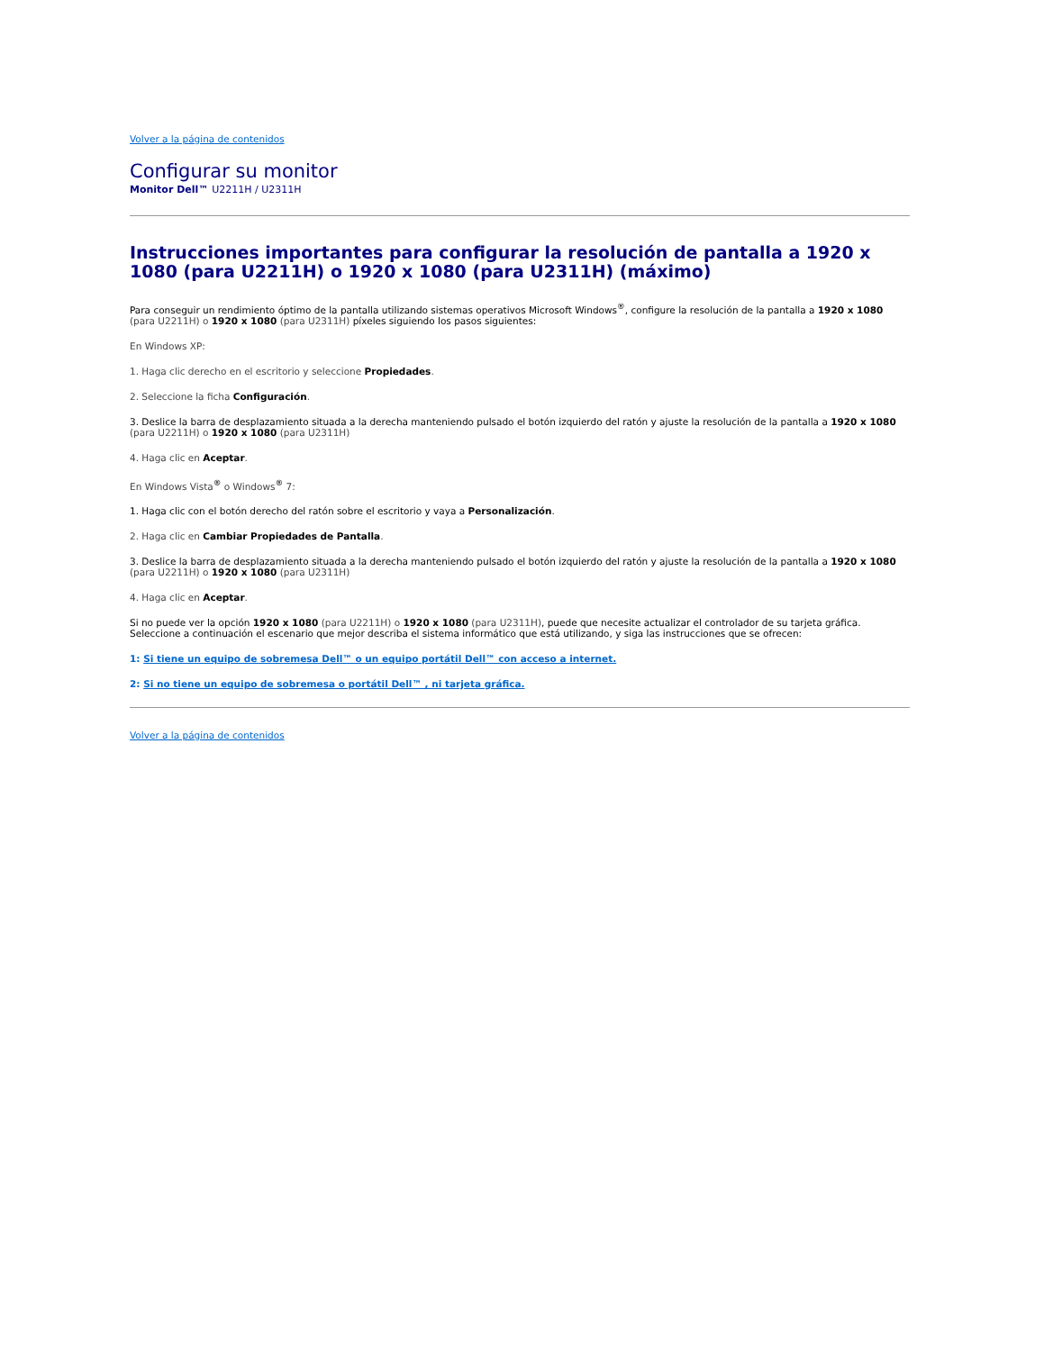Volver a la página de contenidos
Configurar su monitor
Monitor Dell™ U2211H / U2311H
Instrucciones importantes para configurar la resolución de pantalla a 1920 x 1080 (para U2211H) o 1920 x 1080 (para U2311H) (máximo)
Para conseguir un rendimiento óptimo de la pantalla utilizando sistemas operativos Microsoft Windows<sup>®</sup>, configure la resolución de la pantalla a 1920 x 1080 (para U2211H) o 1920 x 1080 (para U2311H) píxeles siguiendo los pasos siguientes:
En Windows XP:
1. Haga clic derecho en el escritorio y seleccione Propiedades.
2. Seleccione la ficha Configuración.
3. Deslice la barra de desplazamiento situada a la derecha manteniendo pulsado el botón izquierdo del ratón y ajuste la resolución de la pantalla a 1920 x 1080 (para U2211H) o 1920 x 1080 (para U2311H)
4. Haga clic en Aceptar.
En Windows Vista<sup>®</sup> o Windows<sup>®</sup> 7:
1. Haga clic con el botón derecho del ratón sobre el escritorio y vaya a Personalización.
2. Haga clic en Cambiar Propiedades de Pantalla.
3. Deslice la barra de desplazamiento situada a la derecha manteniendo pulsado el botón izquierdo del ratón y ajuste la resolución de la pantalla a 1920 x 1080 (para U2211H) o 1920 x 1080 (para U2311H)
4. Haga clic en Aceptar.
Si no puede ver la opción 1920 x 1080 (para U2211H) o 1920 x 1080 (para U2311H), puede que necesite actualizar el controlador de su tarjeta gráfica. Seleccione a continuación el escenario que mejor describa el sistema informático que está utilizando, y siga las instrucciones que se ofrecen:
1: Si tiene un equipo de sobremesa Dell™ o un equipo portátil Dell™ con acceso a internet.
2: Si no tiene un equipo de sobremesa o portátil Dell™ , ni tarjeta gráfica.
Volver a la página de contenidos